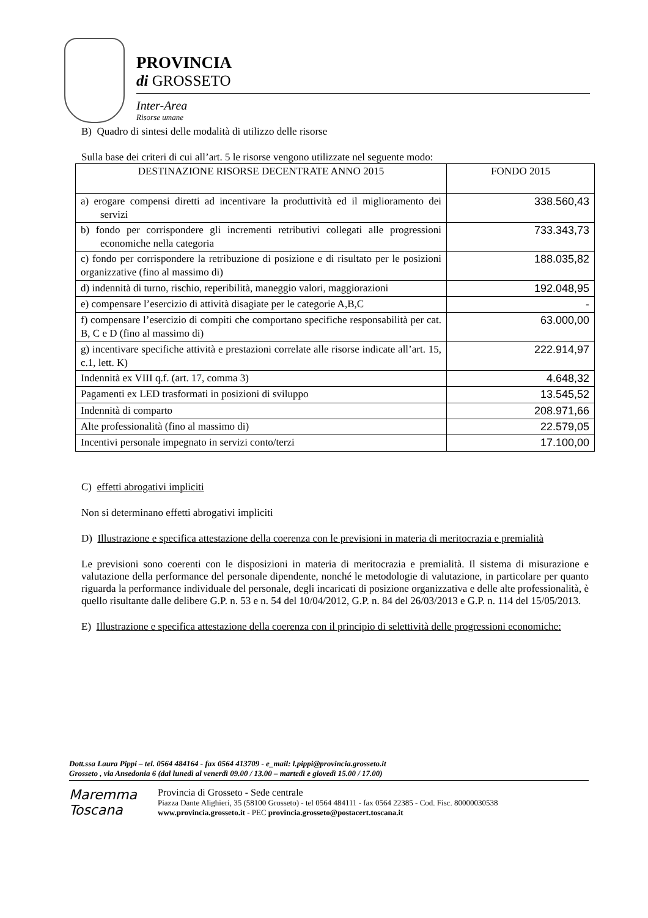PROVINCIA
di GROSSETO
Inter-Area
Risorse umane
B) Quadro di sintesi delle modalità di utilizzo delle risorse
Sulla base dei criteri di cui all’art. 5 le risorse vengono utilizzate nel seguente modo:
| DESTINAZIONE RISORSE DECENTRATE ANNO 2015 | FONDO 2015 |
| a) erogare compensi diretti ad incentivare la produttività ed il miglioramento dei servizi | 338.560,43 |
| b) fondo per corrispondere gli incrementi retributivi collegati alle progressioni economiche nella categoria | 733.343,73 |
| c) fondo per corrispondere la retribuzione di posizione e di risultato per le posizioni organizzative (fino al massimo di) | 188.035,82 |
| d) indennità di turno, rischio, reperibilità, maneggio valori, maggiorazioni | 192.048,95 |
| e) compensare l’esercizio di attività disagiate per le categorie A,B,C | - |
| f) compensare l’esercizio di compiti che comportano specifiche responsabilità per cat. B, C e D (fino al massimo di) | 63.000,00 |
| g) incentivare specifiche attività e prestazioni correlate alle risorse indicate all’art. 15, c.1, lett. K) | 222.914,97 |
| Indennità ex VIII q.f. (art. 17, comma 3) | 4.648,32 |
| Pagamenti ex LED trasformati in posizioni di sviluppo | 13.545,52 |
| Indennità di comparto | 208.971,66 |
| Alte professionalità (fino al massimo di) | 22.579,05 |
| Incentivi personale impegnato in servizi conto/terzi | 17.100,00 |
C) effetti abrogativi impliciti
Non si determinano effetti abrogativi impliciti
D) Illustrazione e specifica attestazione della coerenza con le previsioni in materia di meritocrazia e premialità
Le previsioni sono coerenti con le disposizioni in materia di meritocrazia e premialità. Il sistema di misurazione e valutazione della performance del personale dipendente, nonché le metodologie di valutazione, in particolare per quanto riguarda la performance individuale del personale, degli incaricati di posizione organizzativa e delle alte professionalità, è quello risultante dalle delibere G.P. n. 53 e n. 54 del 10/04/2012, G.P. n. 84 del 26/03/2013 e G.P. n. 114 del 15/05/2013.
E) Illustrazione e specifica attestazione della coerenza con il principio di selettività delle progressioni economiche:
Dott.ssa Laura Pippi – tel. 0564 484164 - fax 0564 413709 - e_mail: l.pippi@provincia.grosseto.it
Grosseto , via Ansedonia 6 (dal lunedì al venerdì 09.00 / 13.00 – martedì e giovedì 15.00 / 17.00)
Maremma
Toscana
Provincia di Grosseto - Sede centrale
Piazza Dante Alighieri, 35 (58100 Grosseto) - tel 0564 484111 - fax 0564 22385 - Cod. Fisc. 80000030538
www.provincia.grosseto.it - PEC provincia.grosseto@postacert.toscana.it